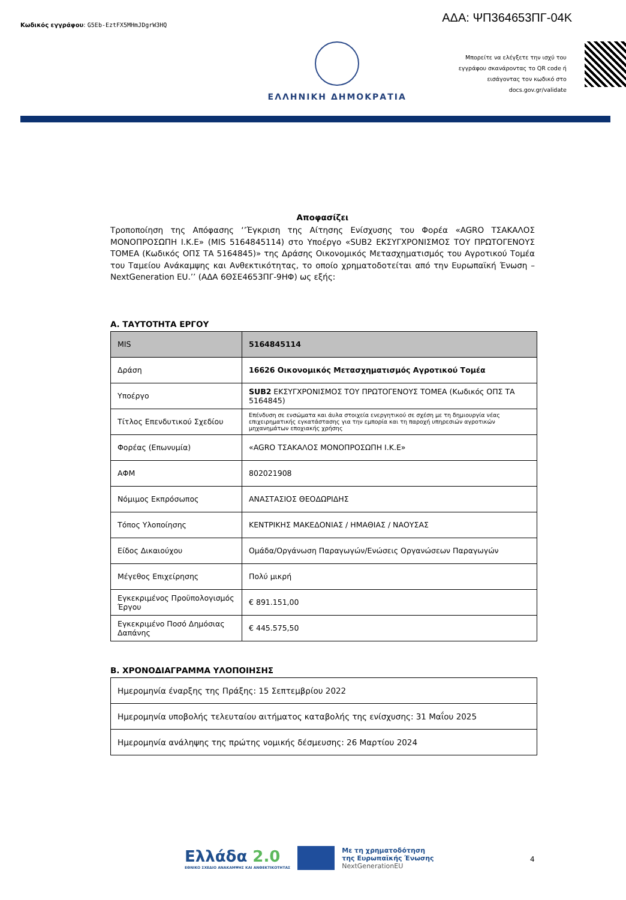Κωδικός εγγράφου: G5Eb-EztFX5MHmJDgrW3HQ
ΑΔΑ: ΨΠ364653ΠΓ-04Κ
ΕΛΛΗΝΙΚΗ ΔΗΜΟΚΡΑΤΙΑ
Μπορείτε να ελέγξετε την ισχύ του εγγράφου σκανάροντας το QR code ή εισάγοντας τον κωδικό στο docs.gov.gr/validate
Αποφασίζει
Τροποποίηση της Απόφασης ‘’Έγκριση της Αίτησης Ενίσχυσης του Φορέα «AGRO ΤΣΑΚΑΛΟΣ ΜΟΝΟΠΡΟΣΩΠΗ Ι.Κ.Ε» (MIS 5164845114) στο Υποέργο «SUB2 ΕΚΣΥΓΧΡΟΝΙΣΜΟΣ ΤΟΥ ΠΡΩΤΟΓΕΝΟΥΣ ΤΟΜΕΑ (Κωδικός ΟΠΣ ΤΑ 5164845)» της Δράσης Οικονομικός Μετασχηματισμός του Αγροτικού Τομέα του Ταμείου Ανάκαμψης και Ανθεκτικότητας, το οποίο χρηματοδοτείται από την Ευρωπαϊκή Ένωση – NextGeneration EU.’’ (ΑΔΑ 6ΘΣΕ4653ΠΓ-9ΗΦ) ως εξής:
Α. ΤΑΥΤΟΤΗΤΑ ΕΡΓΟΥ
| MIS | 5164845114 |
| Δράση | 16626 Οικονομικός Μετασχηματισμός Αγροτικού Τομέα |
| Υποέργο | SUB2 ΕΚΣΥΓΧΡΟΝΙΣΜΟΣ ΤΟΥ ΠΡΩΤΟΓΕΝΟΥΣ ΤΟΜΕΑ (Κωδικός ΟΠΣ ΤΑ 5164845) |
| Τίτλος Επενδυτικού Σχεδίου | Επένδυση σε ενσώματα και άυλα στοιχεία ενεργητικού σε σχέση με τη δημιουργία νέας επιχειρηματικής εγκατάστασης για την εμπορία και τη παροχή υπηρεσιών αγροτικών μηχανημάτων εποχιακής χρήσης |
| Φορέας (Επωνυμία) | «AGRO ΤΣΑΚΑΛΟΣ ΜΟΝΟΠΡΟΣΩΠΗ Ι.Κ.Ε» |
| ΑΦΜ | 802021908 |
| Νόμιμος Εκπρόσωπος | ΑΝΑΣΤΑΣΙΟΣ ΘΕΟΔΩΡΙΔΗΣ |
| Τόπος Υλοποίησης | ΚΕΝΤΡΙΚΗΣ ΜΑΚΕΔΟΝΙΑΣ / ΗΜΑΘΙΑΣ / ΝΑΟΥΣΑΣ |
| Είδος Δικαιούχου | Ομάδα/Οργάνωση Παραγωγών/Ενώσεις Οργανώσεων Παραγωγών |
| Μέγεθος Επιχείρησης | Πολύ μικρή |
| Εγκεκριμένος Προϋπολογισμός Έργου | € 891.151,00 |
| Εγκεκριμένο Ποσό Δημόσιας Δαπάνης | € 445.575,50 |
Β. ΧΡΟΝΟΔΙΑΓΡΑΜΜΑ ΥΛΟΠΟΙΗΣΗΣ
| Ημερομηνία έναρξης της Πράξης: 15 Σεπτεμβρίου 2022 |
| Ημερομηνία υποβολής τελευταίου αιτήματος καταβολής της ενίσχυσης: 31 Μαΐου 2025 |
| Ημερομηνία ανάληψης της πρώτης νομικής δέσμευσης: 26 Μαρτίου 2024 |
Ελλάδα 2.0
ΕΘΝΙΚΟ ΣΧΕΔΙΟ ΑΝΑΚΑΜΨΗΣ ΚΑΙ ΑΝΘΕΚΤΙΚΟΤΗΤΑΣ
Με τη χρηματοδότηση
της Ευρωπαϊκής Ένωσης
NextGenerationEU
4